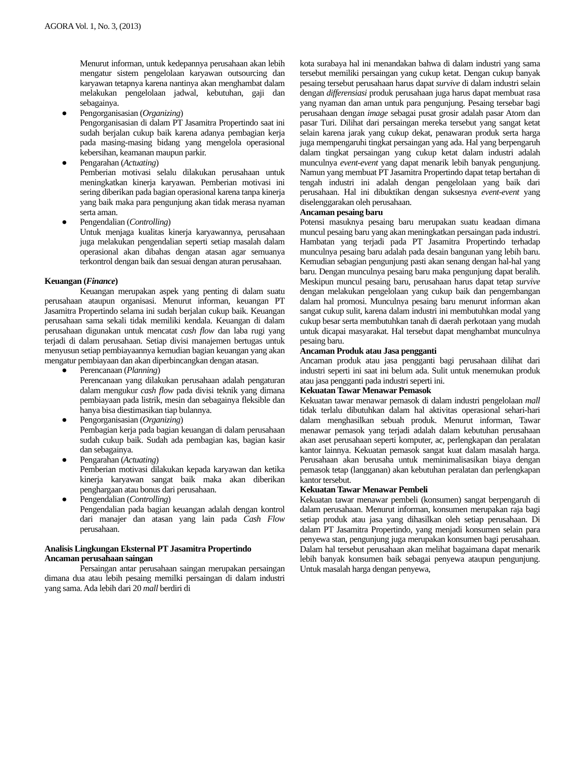AGORA Vol. 1, No. 3, (2013)
Menurut informan, untuk kedepannya perusahaan akan lebih mengatur sistem pengelolaan karyawan outsourcing dan karyawan tetapnya karena nantinya akan menghambat dalam melakukan pengelolaan jadwal, kebutuhan, gaji dan sebagainya.
● Pengorganisasian (Organizing)
Pengorganisasian di dalam PT Jasamitra Propertindo saat ini sudah berjalan cukup baik karena adanya pembagian kerja pada masing-masing bidang yang mengelola operasional kebersihan, keamanan maupun parkir.
● Pengarahan (Actuating)
Pemberian motivasi selalu dilakukan perusahaan untuk meningkatkan kinerja karyawan. Pemberian motivasi ini sering diberikan pada bagian operasional karena tanpa kinerja yang baik maka para pengunjung akan tidak merasa nyaman serta aman.
● Pengendalian (Controlling)
Untuk menjaga kualitas kinerja karyawannya, perusahaan juga melakukan pengendalian seperti setiap masalah dalam operasional akan dibahas dengan atasan agar semuanya terkontrol dengan baik dan sesuai dengan aturan perusahaan.
Keuangan (Finance)
Keuangan merupakan aspek yang penting di dalam suatu perusahaan ataupun organisasi. Menurut informan, keuangan PT Jasamitra Propertindo selama ini sudah berjalan cukup baik. Keuangan perusahaan sama sekali tidak memiliki kendala. Keuangan di dalam perusahaan digunakan untuk mencatat cash flow dan laba rugi yang terjadi di dalam perusahaan. Setiap divisi manajemen bertugas untuk menyusun setiap pembiayaannya kemudian bagian keuangan yang akan mengatur pembiayaan dan akan diperbincangkan dengan atasan.
● Perencanaan (Planning)
Perencanaan yang dilakukan perusahaan adalah pengaturan dalam mengukur cash flow pada divisi teknik yang dimana pembiayaan pada listrik, mesin dan sebagainya fleksible dan hanya bisa diestimasikan tiap bulannya.
● Pengorganisasian (Organizing)
Pembagian kerja pada bagian keuangan di dalam perusahaan sudah cukup baik. Sudah ada pembagian kas, bagian kasir dan sebagainya.
● Pengarahan (Actuating)
Pemberian motivasi dilakukan kepada karyawan dan ketika kinerja karyawan sangat baik maka akan diberikan penghargaan atau bonus dari perusahaan.
● Pengendalian (Controlling)
Pengendalian pada bagian keuangan adalah dengan kontrol dari manajer dan atasan yang lain pada Cash Flow perusahaan.
Analisis Lingkungan Eksternal PT Jasamitra Propertindo
Ancaman perusahaan saingan
Persaingan antar perusahaan saingan merupakan persaingan dimana dua atau lebih pesaing memilki persaingan di dalam industri yang sama. Ada lebih dari 20 mall berdiri di
kota surabaya hal ini menandakan bahwa di dalam industri yang sama tersebut memiliki persaingan yang cukup ketat. Dengan cukup banyak pesaing tersebut perusahaan harus dapat survive di dalam industri selain dengan differensiasi produk perusahaan juga harus dapat membuat rasa yang nyaman dan aman untuk para pengunjung. Pesaing tersebar bagi perusahaan dengan image sebagai pusat grosir adalah pasar Atom dan pasar Turi. Dilihat dari persaingan mereka tersebut yang sangat ketat selain karena jarak yang cukup dekat, penawaran produk serta harga juga mempengaruhi tingkat persaingan yang ada. Hal yang berpengaruh dalam tingkat persaingan yang cukup ketat dalam industri adalah munculnya event-event yang dapat menarik lebih banyak pengunjung. Namun yang membuat PT Jasamitra Propertindo dapat tetap bertahan di tengah industri ini adalah dengan pengelolaan yang baik dari perusahaan. Hal ini dibuktikan dengan suksesnya event-event yang diselenggarakan oleh perusahaan.
Ancaman pesaing baru
Potensi masuknya pesaing baru merupakan suatu keadaan dimana muncul pesaing baru yang akan meningkatkan persaingan pada industri. Hambatan yang terjadi pada PT Jasamitra Propertindo terhadap munculnya pesaing baru adalah pada desain bangunan yang lebih baru. Kemudian sebagian pengunjung pasti akan senang dengan hal-hal yang baru. Dengan munculnya pesaing baru maka pengunjung dapat beralih. Meskipun muncul pesaing baru, perusahaan harus dapat tetap survive dengan melakukan pengelolaan yang cukup baik dan pengembangan dalam hal promosi. Munculnya pesaing baru menurut informan akan sangat cukup sulit, karena dalam industri ini membutuhkan modal yang cukup besar serta membutuhkan tanah di daerah perkotaan yang mudah untuk dicapai masyarakat. Hal tersebut dapat menghambat munculnya pesaing baru.
Ancaman Produk atau Jasa pengganti
Ancaman produk atau jasa pengganti bagi perusahaan dilihat dari industri seperti ini saat ini belum ada. Sulit untuk menemukan produk atau jasa pengganti pada industri seperti ini.
Kekuatan Tawar Menawar Pemasok
Kekuatan tawar menawar pemasok di dalam industri pengelolaan mall tidak terlalu dibutuhkan dalam hal aktivitas operasional sehari-hari dalam menghasilkan sebuah produk. Menurut informan, Tawar menawar pemasok yang terjadi adalah dalam kebutuhan perusahaan akan aset perusahaan seperti komputer, ac, perlengkapan dan peralatan kantor lainnya. Kekuatan pemasok sangat kuat dalam masalah harga. Perusahaan akan berusaha untuk meminimalisasikan biaya dengan pemasok tetap (langganan) akan kebutuhan peralatan dan perlengkapan kantor tersebut.
Kekuatan Tawar Menawar Pembeli
Kekuatan tawar menawar pembeli (konsumen) sangat berpengaruh di dalam perusahaan. Menurut informan, konsumen merupakan raja bagi setiap produk atau jasa yang dihasilkan oleh setiap perusahaan. Di dalam PT Jasamitra Propertindo, yang menjadi konsumen selain para penyewa stan, pengunjung juga merupakan konsumen bagi perusahaan. Dalam hal tersebut perusahaan akan melihat bagaimana dapat menarik lebih banyak konsumen baik sebagai penyewa ataupun pengunjung. Untuk masalah harga dengan penyewa,